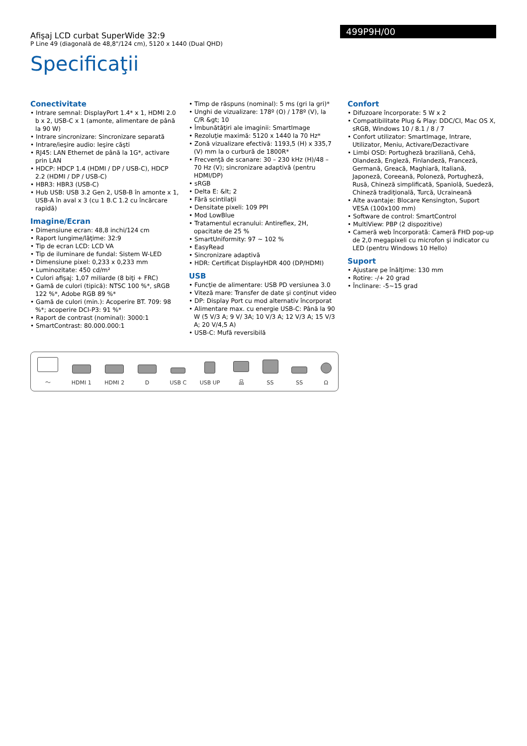Afişaj LCD curbat SuperWide 32:9
P Line 49 (diagonală de 48,8"/124 cm), 5120 x 1440 (Dual QHD)
499P9H/00
Specificaţii
Conectivitate
• Intrare semnal: DisplayPort 1.4* x 1, HDMI 2.0 b x 2, USB-C x 1 (amonte, alimentare de până la 90 W)
• Intrare sincronizare: Sincronizare separată
• Intrare/ieşire audio: Ieşire căşti
• RJ45: LAN Ethernet de până la 1G*, activare prin LAN
• HDCP: HDCP 1.4 (HDMI / DP / USB-C), HDCP 2.2 (HDMI / DP / USB-C)
• HBR3: HBR3 (USB-C)
• Hub USB: USB 3.2 Gen 2, USB-B în amonte x 1, USB-A în aval x 3 (cu 1 B.C 1.2 cu încărcare rapidă)
Imagine/Ecran
• Dimensiune ecran: 48,8 inchi/124 cm
• Raport lungime/lăţime: 32:9
• Tip de ecran LCD: LCD VA
• Tip de iluminare de fundal: Sistem W-LED
• Dimensiune pixel: 0,233 x 0,233 mm
• Luminozitate: 450 cd/m²
• Culori afişaj: 1,07 miliarde (8 biţi + FRC)
• Gamă de culori (tipică): NTSC 100 %*, sRGB 122 %*, Adobe RGB 89 %*
• Gamă de culori (min.): Acoperire BT. 709: 98 %*; acoperire DCI-P3: 91 %*
• Raport de contrast (nominal): 3000:1
• SmartContrast: 80.000.000:1
• Timp de răspuns (nominal): 5 ms (gri la gri)*
• Unghi de vizualizare: 178º (O) / 178º (V), la C/R &gt; 10
• Îmbunătăţiri ale imaginii: SmartImage
• Rezoluţie maximă: 5120 x 1440 la 70 Hz*
• Zonă vizualizare efectivă: 1193,5 (H) x 335,7 (V) mm la o curbură de 1800R*
• Frecvenţă de scanare: 30 – 230 kHz (H)/48 – 70 Hz (V); sincronizare adaptivă (pentru HDMI/DP)
• sRGB
• Delta E: &lt; 2
• Fără scintilaţii
• Densitate pixeli: 109 PPI
• Mod LowBlue
• Tratamentul ecranului: Antireflex, 2H, opacitate de 25 %
• SmartUniformity: 97 ~ 102 %
• EasyRead
• Sincronizare adaptivă
• HDR: Certificat DisplayHDR 400 (DP/HDMI)
USB
• Funcţie de alimentare: USB PD versiunea 3.0
• Viteză mare: Transfer de date şi conţinut video
• DP: Display Port cu mod alternativ încorporat
• Alimentare max. cu energie USB-C: Până la 90 W (5 V/3 A; 9 V/ 3A; 10 V/3 A; 12 V/3 A; 15 V/3 A; 20 V/4,5 A)
• USB-C: Mufă reversibilă
Confort
• Difuzoare încorporate: 5 W x 2
• Compatibilitate Plug & Play: DDC/CI, Mac OS X, sRGB, Windows 10 / 8.1 / 8 / 7
• Confort utilizator: SmartImage, Intrare, Utilizator, Meniu, Activare/Dezactivare
• Limbi OSD: Portugheză braziliană, Cehă, Olandeză, Engleză, Finlandeză, Franceză, Germană, Greacă, Maghiară, Italiană, Japoneză, Coreeană, Poloneză, Portugheză, Rusă, Chineză simplificată, Spaniolă, Suedeză, Chineză tradiţională, Turcă, Ucraineană
• Alte avantaje: Blocare Kensington, Suport VESA (100x100 mm)
• Software de control: SmartControl
• MultiView: PBP (2 dispozitive)
• Cameră web încorporată: Cameră FHD pop-up de 2,0 megapixeli cu microfon şi indicator cu LED (pentru Windows 10 Hello)
Suport
• Ajustare pe înălţime: 130 mm
• Rotire: -/+ 20 grad
• Înclinare: -5~15 grad
～
HDMI 1
HDMI 2
D
USB C
USB UP
品
SS
SS
Ω